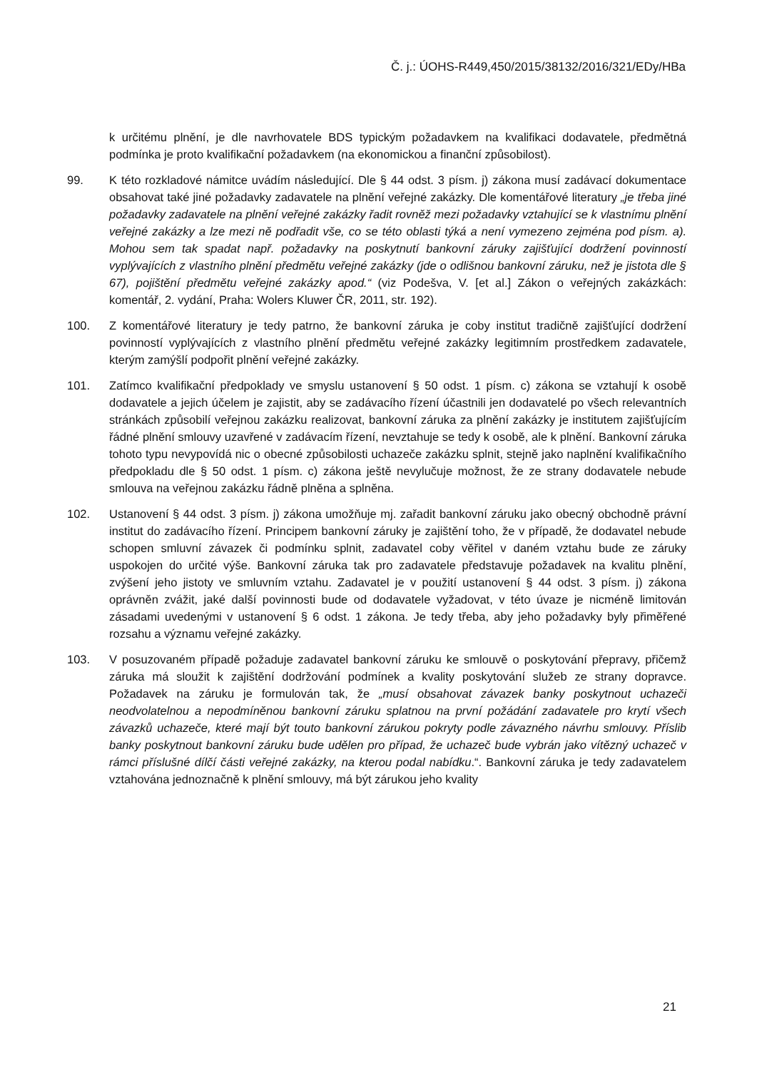Č. j.: ÚOHS-R449,450/2015/38132/2016/321/EDy/HBa
k určitému plnění, je dle navrhovatele BDS typickým požadavkem na kvalifikaci dodavatele, předmětná podmínka je proto kvalifikační požadavkem (na ekonomickou a finanční způsobilost).
99. K této rozkladové námitce uvádím následující. Dle § 44 odst. 3 písm. j) zákona musí zadávací dokumentace obsahovat také jiné požadavky zadavatele na plnění veřejné zakázky. Dle komentářové literatury „je třeba jiné požadavky zadavatele na plnění veřejné zakázky řadit rovněž mezi požadavky vztahující se k vlastnímu plnění veřejné zakázky a lze mezi ně podřadit vše, co se této oblasti týká a není vymezeno zejména pod písm. a). Mohou sem tak spadat např. požadavky na poskytnutí bankovní záruky zajišťující dodržení povinností vyplývajících z vlastního plnění předmětu veřejné zakázky (jde o odlišnou bankovní záruku, než je jistota dle § 67), pojištění předmětu veřejné zakázky apod.“ (viz Podešva, V. [et al.] Zákon o veřejných zakázkách: komentář, 2. vydání, Praha: Wolers Kluwer ČR, 2011, str. 192).
100. Z komentářové literatury je tedy patrno, že bankovní záruka je coby institut tradičně zajišťující dodržení povinností vyplývajících z vlastního plnění předmětu veřejné zakázky legitimním prostředkem zadavatele, kterým zamýšlí podpořit plnění veřejné zakázky.
101. Zatímco kvalifikační předpoklady ve smyslu ustanovení § 50 odst. 1 písm. c) zákona se vztahují k osobě dodavatele a jejich účelem je zajistit, aby se zadávacího řízení účastnili jen dodavatelé po všech relevantních stránkách způsobilí veřejnou zakázku realizovat, bankovní záruka za plnění zakázky je institutem zajišťujícím řádné plnění smlouvy uzavřené v zadávacím řízení, nevztahuje se tedy k osobě, ale k plnění. Bankovní záruka tohoto typu nevypovídá nic o obecné způsobilosti uchazeče zakázku splnit, stejně jako naplnění kvalifikačního předpokladu dle § 50 odst. 1 písm. c) zákona ještě nevylučuje možnost, že ze strany dodavatele nebude smlouva na veřejnou zakázku řádně plněna a splněna.
102. Ustanovení § 44 odst. 3 písm. j) zákona umožňuje mj. zařadit bankovní záruku jako obecný obchodně právní institut do zadávacího řízení. Principem bankovní záruky je zajištění toho, že v případě, že dodavatel nebude schopen smluvní závazek či podmínku splnit, zadavatel coby věřitel v daném vztahu bude ze záruky uspokojen do určité výše. Bankovní záruka tak pro zadavatele představuje požadavek na kvalitu plnění, zvýšení jeho jistoty ve smluvním vztahu. Zadavatel je v použití ustanovení § 44 odst. 3 písm. j) zákona oprávněn zvážit, jaké další povinnosti bude od dodavatele vyžadovat, v této úvaze je nicméně limitován zásadami uvedenými v ustanovení § 6 odst. 1 zákona. Je tedy třeba, aby jeho požadavky byly přiměřené rozsahu a významu veřejné zakázky.
103. V posuzovaném případě požaduje zadavatel bankovní záruku ke smlouvě o poskytování přepravy, přičemž záruka má sloužit k zajištění dodržování podmínek a kvality poskytování služeb ze strany dopravce. Požadavek na záruku je formulován tak, že „musí obsahovat závazek banky poskytnout uchazeči neodvolatelnou a nepodmíněnou bankovní záruku splatnou na první požádání zadavatele pro krytí všech závazků uchazeče, které mají být touto bankovní zárukou pokryty podle závazného návrhu smlouvy. Příslib banky poskytnout bankovní záruku bude udělen pro případ, že uchazeč bude vybrán jako vítězný uchazeč v rámci příslušné dílčí části veřejné zakázky, na kterou podal nabídku.“. Bankovní záruka je tedy zadavatelem vztahována jednoznačně k plnění smlouvy, má být zárukou jeho kvality
21